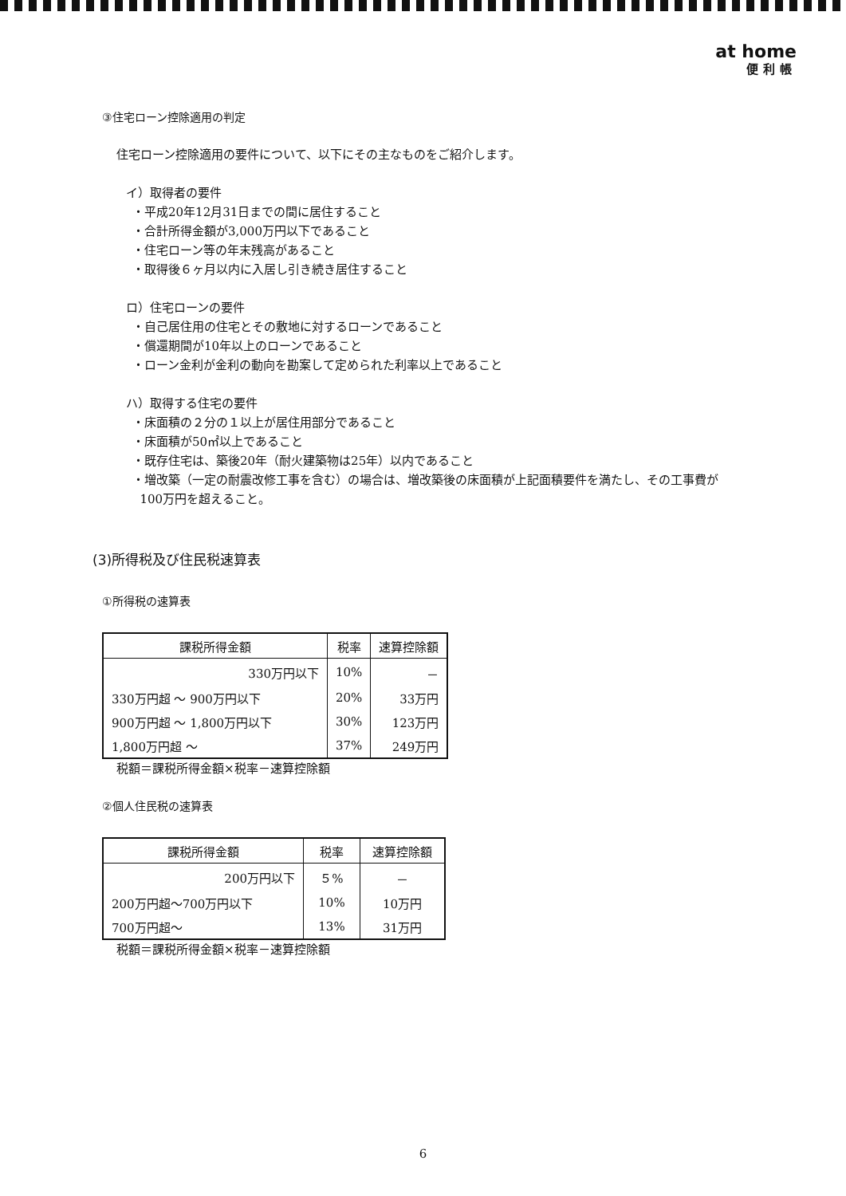at home
便利帳
③住宅ローン控除適用の判定
住宅ローン控除適用の要件について、以下にその主なものをご紹介します。
イ）取得者の要件
・平成20年12月31日までの間に居住すること
・合計所得金額が3,000万円以下であること
・住宅ローン等の年末残高があること
・取得後６ヶ月以内に入居し引き続き居住すること
ロ）住宅ローンの要件
・自己居住用の住宅とその敷地に対するローンであること
・償還期間が10年以上のローンであること
・ローン金利が金利の動向を勘案して定められた利率以上であること
ハ）取得する住宅の要件
・床面積の２分の１以上が居住用部分であること
・床面積が50㎡以上であること
・既存住宅は、築後20年（耐火建築物は25年）以内であること
・増改築（一定の耐震改修工事を含む）の場合は、増改築後の床面積が上記面積要件を満たし、その工事費が
100万円を超えること。
(3)所得税及び住民税速算表
①所得税の速算表
| 課税所得金額 | 税率 | 速算控除額 |
| --- | --- | --- |
| 330万円以下 | 10% | － |
| 330万円超 ～ 900万円以下 | 20% | 33万円 |
| 900万円超 ～ 1,800万円以下 | 30% | 123万円 |
| 1,800万円超 ～ | 37% | 249万円 |
税額＝課税所得金額×税率－速算控除額
②個人住民税の速算表
| 課税所得金額 | 税率 | 速算控除額 |
| --- | --- | --- |
| 200万円以下 | ５% | － |
| 200万円超～700万円以下 | 10% | 10万円 |
| 700万円超～ | 13% | 31万円 |
税額＝課税所得金額×税率－速算控除額
6